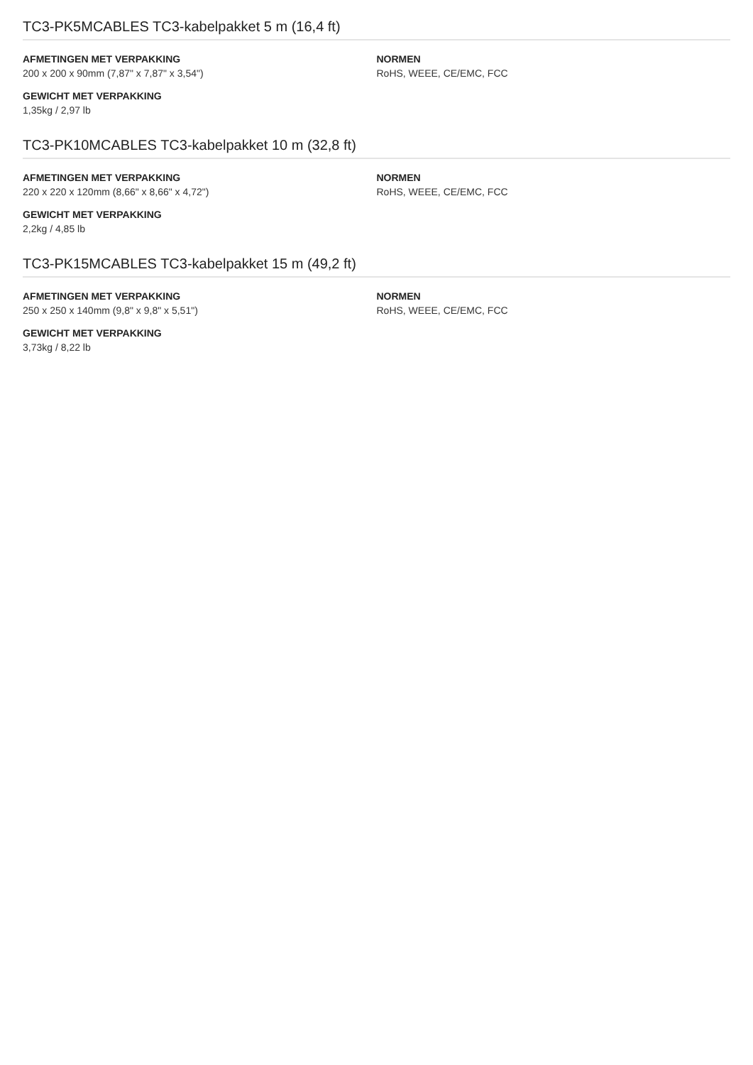TC3-PK5MCABLES TC3-kabelpakket 5 m (16,4 ft)
AFMETINGEN MET VERPAKKING
200 x 200 x 90mm (7,87" x 7,87" x 3,54")
GEWICHT MET VERPAKKING
1,35kg / 2,97 lb
NORMEN
RoHS, WEEE, CE/EMC, FCC
TC3-PK10MCABLES TC3-kabelpakket 10 m (32,8 ft)
AFMETINGEN MET VERPAKKING
220 x 220 x 120mm (8,66" x 8,66" x 4,72")
GEWICHT MET VERPAKKING
2,2kg / 4,85 lb
NORMEN
RoHS, WEEE, CE/EMC, FCC
TC3-PK15MCABLES TC3-kabelpakket 15 m (49,2 ft)
AFMETINGEN MET VERPAKKING
250 x 250 x 140mm (9,8" x 9,8" x 5,51")
GEWICHT MET VERPAKKING
3,73kg / 8,22 lb
NORMEN
RoHS, WEEE, CE/EMC, FCC